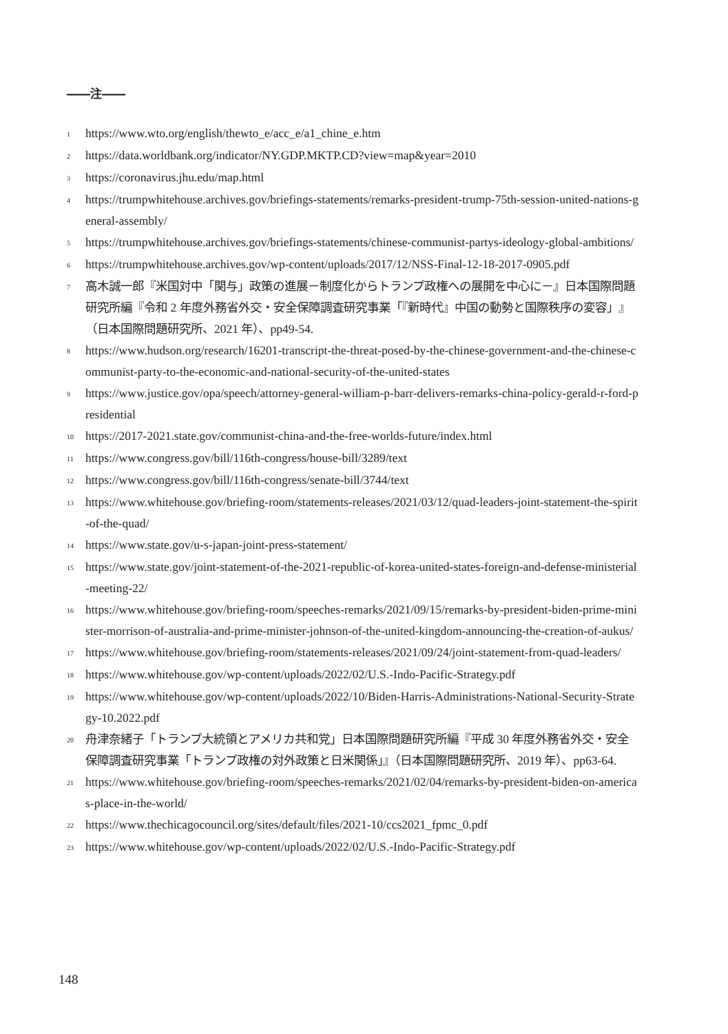――注――
1 https://www.wto.org/english/thewto_e/acc_e/a1_chine_e.htm
2 https://data.worldbank.org/indicator/NY.GDP.MKTP.CD?view=map&year=2010
3 https://coronavirus.jhu.edu/map.html
4 https://trumpwhitehouse.archives.gov/briefings-statements/remarks-president-trump-75th-session-united-nations-general-assembly/
5 https://trumpwhitehouse.archives.gov/briefings-statements/chinese-communist-partys-ideology-global-ambitions/
6 https://trumpwhitehouse.archives.gov/wp-content/uploads/2017/12/NSS-Final-12-18-2017-0905.pdf
7 高木誠一郎『米国対中「関与」政策の進展－制度化からトランプ政権への展開を中心に－』日本国際問題研究所編『令和 2 年度外務省外交・安全保障調査研究事業「『新時代』中国の動勢と国際秩序の変容」』（日本国際問題研究所、2021 年）、pp49-54.
8 https://www.hudson.org/research/16201-transcript-the-threat-posed-by-the-chinese-government-and-the-chinese-communist-party-to-the-economic-and-national-security-of-the-united-states
9 https://www.justice.gov/opa/speech/attorney-general-william-p-barr-delivers-remarks-china-policy-gerald-r-ford-presidential
10 https://2017-2021.state.gov/communist-china-and-the-free-worlds-future/index.html
11 https://www.congress.gov/bill/116th-congress/house-bill/3289/text
12 https://www.congress.gov/bill/116th-congress/senate-bill/3744/text
13 https://www.whitehouse.gov/briefing-room/statements-releases/2021/03/12/quad-leaders-joint-statement-the-spirit-of-the-quad/
14 https://www.state.gov/u-s-japan-joint-press-statement/
15 https://www.state.gov/joint-statement-of-the-2021-republic-of-korea-united-states-foreign-and-defense-ministerial-meeting-22/
16 https://www.whitehouse.gov/briefing-room/speeches-remarks/2021/09/15/remarks-by-president-biden-prime-minister-morrison-of-australia-and-prime-minister-johnson-of-the-united-kingdom-announcing-the-creation-of-aukus/
17 https://www.whitehouse.gov/briefing-room/statements-releases/2021/09/24/joint-statement-from-quad-leaders/
18 https://www.whitehouse.gov/wp-content/uploads/2022/02/U.S.-Indo-Pacific-Strategy.pdf
19 https://www.whitehouse.gov/wp-content/uploads/2022/10/Biden-Harris-Administrations-National-Security-Strategy-10.2022.pdf
20 舟津奈緒子「トランプ大統領とアメリカ共和党」日本国際問題研究所編『平成 30 年度外務省外交・安全保障調査研究事業「トランプ政権の対外政策と日米関係」』（日本国際問題研究所、2019 年）、pp63-64.
21 https://www.whitehouse.gov/briefing-room/speeches-remarks/2021/02/04/remarks-by-president-biden-on-americas-place-in-the-world/
22 https://www.thechicagocouncil.org/sites/default/files/2021-10/ccs2021_fpmc_0.pdf
23 https://www.whitehouse.gov/wp-content/uploads/2022/02/U.S.-Indo-Pacific-Strategy.pdf
148